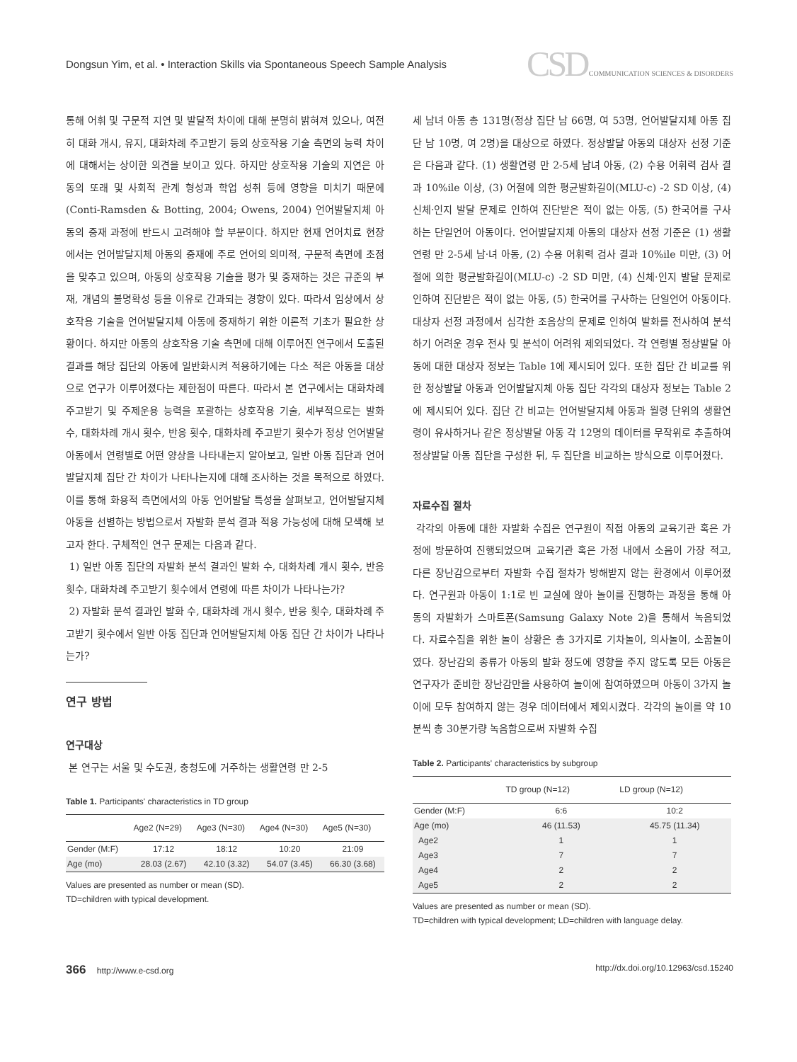Dongsun Yim, et al. • Interaction Skills via Spontaneous Speech Sample Analysis
CSD COMMUNICATION SCIENCES & DISORDERS
통해 어휘 및 구문적 지연 및 발달적 차이에 대해 분명히 밝혀져 있으나, 여전히 대화 개시, 유지, 대화차례 주고받기 등의 상호작용 기술 측면의 능력 차이에 대해서는 상이한 의견을 보이고 있다. 하지만 상호작용 기술의 지연은 아동의 또래 및 사회적 관계 형성과 학업 성취 등에 영향을 미치기 때문에(Conti-Ramsden & Botting, 2004; Owens, 2004) 언어발달지체 아동의 중재 과정에 반드시 고려해야 할 부분이다. 하지만 현재 언어치료 현장에서는 언어발달지체 아동의 중재에 주로 언어의 의미적, 구문적 측면에 초점을 맞추고 있으며, 아동의 상호작용 기술을 평가 및 중재하는 것은 규준의 부재, 개념의 불명확성 등을 이유로 간과되는 경향이 있다. 따라서 임상에서 상호작용 기술을 언어발달지체 아동에 중재하기 위한 이론적 기초가 필요한 상황이다. 하지만 아동의 상호작용 기술 측면에 대해 이루어진 연구에서 도출된 결과를 해당 집단의 아동에 일반화시켜 적용하기에는 다소 적은 아동을 대상으로 연구가 이루어졌다는 제한점이 따른다. 따라서 본 연구에서는 대화차례 주고받기 및 주제운용 능력을 포괄하는 상호작용 기술, 세부적으로는 발화 수, 대화차례 개시 횟수, 반응 횟수, 대화차례 주고받기 횟수가 정상 언어발달 아동에서 연령별로 어떤 양상을 나타내는지 알아보고, 일반 아동 집단과 언어발달지체 집단 간 차이가 나타나는지에 대해 조사하는 것을 목적으로 하였다. 이를 통해 화용적 측면에서의 아동 언어발달 특성을 살펴보고, 언어발달지체 아동을 선별하는 방법으로서 자발화 분석 결과 적용 가능성에 대해 모색해 보고자 한다. 구체적인 연구 문제는 다음과 같다.
1) 일반 아동 집단의 자발화 분석 결과인 발화 수, 대화차례 개시 횟수, 반응 횟수, 대화차례 주고받기 횟수에서 연령에 따른 차이가 나타나는가?
2) 자발화 분석 결과인 발화 수, 대화차례 개시 횟수, 반응 횟수, 대화차례 주고받기 횟수에서 일반 아동 집단과 언어발달지체 아동 집단 간 차이가 나타나는가?
연구 방법
연구대상
본 연구는 서울 및 수도권, 충청도에 거주하는 생활연령 만 2-5
Table 1. Participants' characteristics in TD group
| | Age2 (N=29) | Age3 (N=30) | Age4 (N=30) | Age5 (N=30) |
| --- | --- | --- | --- | --- |
| Gender (M:F) | 17:12 | 18:12 | 10:20 | 21:09 |
| Age (mo) | 28.03 (2.67) | 42.10 (3.32) | 54.07 (3.45) | 66.30 (3.68) |
Values are presented as number or mean (SD).
TD=children with typical development.
세 남녀 아동 총 131명(정상 집단 남 66명, 여 53명, 언어발달지체 아동 집단 남 10명, 여 2명)을 대상으로 하였다. 정상발달 아동의 대상자 선정 기준은 다음과 같다. (1) 생활연령 만 2-5세 남녀 아동, (2) 수용 어휘력 검사 결과 10%ile 이상, (3) 어절에 의한 평균발화길이(MLU-c) -2 SD 이상, (4) 신체·인지 발달 문제로 인하여 진단받은 적이 없는 아동, (5) 한국어를 구사하는 단일언어 아동이다. 언어발달지체 아동의 대상자 선정 기준은 (1) 생활연령 만 2-5세 남·녀 아동, (2) 수용 어휘력 검사 결과 10%ile 미만, (3) 어절에 의한 평균발화길이(MLU-c) -2 SD 미만, (4) 신체·인지 발달 문제로 인하여 진단받은 적이 없는 아동, (5) 한국어를 구사하는 단일언어 아동이다. 대상자 선정 과정에서 심각한 조음상의 문제로 인하여 발화를 전사하여 분석하기 어려운 경우 전사 및 분석이 어려워 제외되었다. 각 연령별 정상발달 아동에 대한 대상자 정보는 Table 1에 제시되어 있다. 또한 집단 간 비교를 위한 정상발달 아동과 언어발달지체 아동 집단 각각의 대상자 정보는 Table 2에 제시되어 있다. 집단 간 비교는 언어발달지체 아동과 월령 단위의 생활연령이 유사하거나 같은 정상발달 아동 각 12명의 데이터를 무작위로 추출하여 정상발달 아동 집단을 구성한 뒤, 두 집단을 비교하는 방식으로 이루어졌다.
자료수집 절차
각각의 아동에 대한 자발화 수집은 연구원이 직접 아동의 교육기관 혹은 가정에 방문하여 진행되었으며 교육기관 혹은 가정 내에서 소음이 가장 적고, 다른 장난감으로부터 자발화 수집 절차가 방해받지 않는 환경에서 이루어졌다. 연구원과 아동이 1:1로 빈 교실에 앉아 놀이를 진행하는 과정을 통해 아동의 자발화가 스마트폰(Samsung Galaxy Note 2)을 통해서 녹음되었다. 자료수집을 위한 놀이 상황은 총 3가지로 기차놀이, 의사놀이, 소꿉놀이였다. 장난감의 종류가 아동의 발화 정도에 영향을 주지 않도록 모든 아동은 연구자가 준비한 장난감만을 사용하여 놀이에 참여하였으며 아동이 3가지 놀이에 모두 참여하지 않는 경우 데이터에서 제외시켰다. 각각의 놀이를 약 10분씩 총 30분가량 녹음함으로써 자발화 수집
Table 2. Participants' characteristics by subgroup
| | TD group (N=12) | LD group (N=12) |
| --- | --- | --- |
| Gender (M:F) | 6:6 | 10:2 |
| Age (mo) | 46 (11.53) | 45.75 (11.34) |
| Age2 | 1 | 1 |
| Age3 | 7 | 7 |
| Age4 | 2 | 2 |
| Age5 | 2 | 2 |
Values are presented as number or mean (SD).
TD=children with typical development; LD=children with language delay.
366 http://www.e-csd.org http://dx.doi.org/10.12963/csd.15240